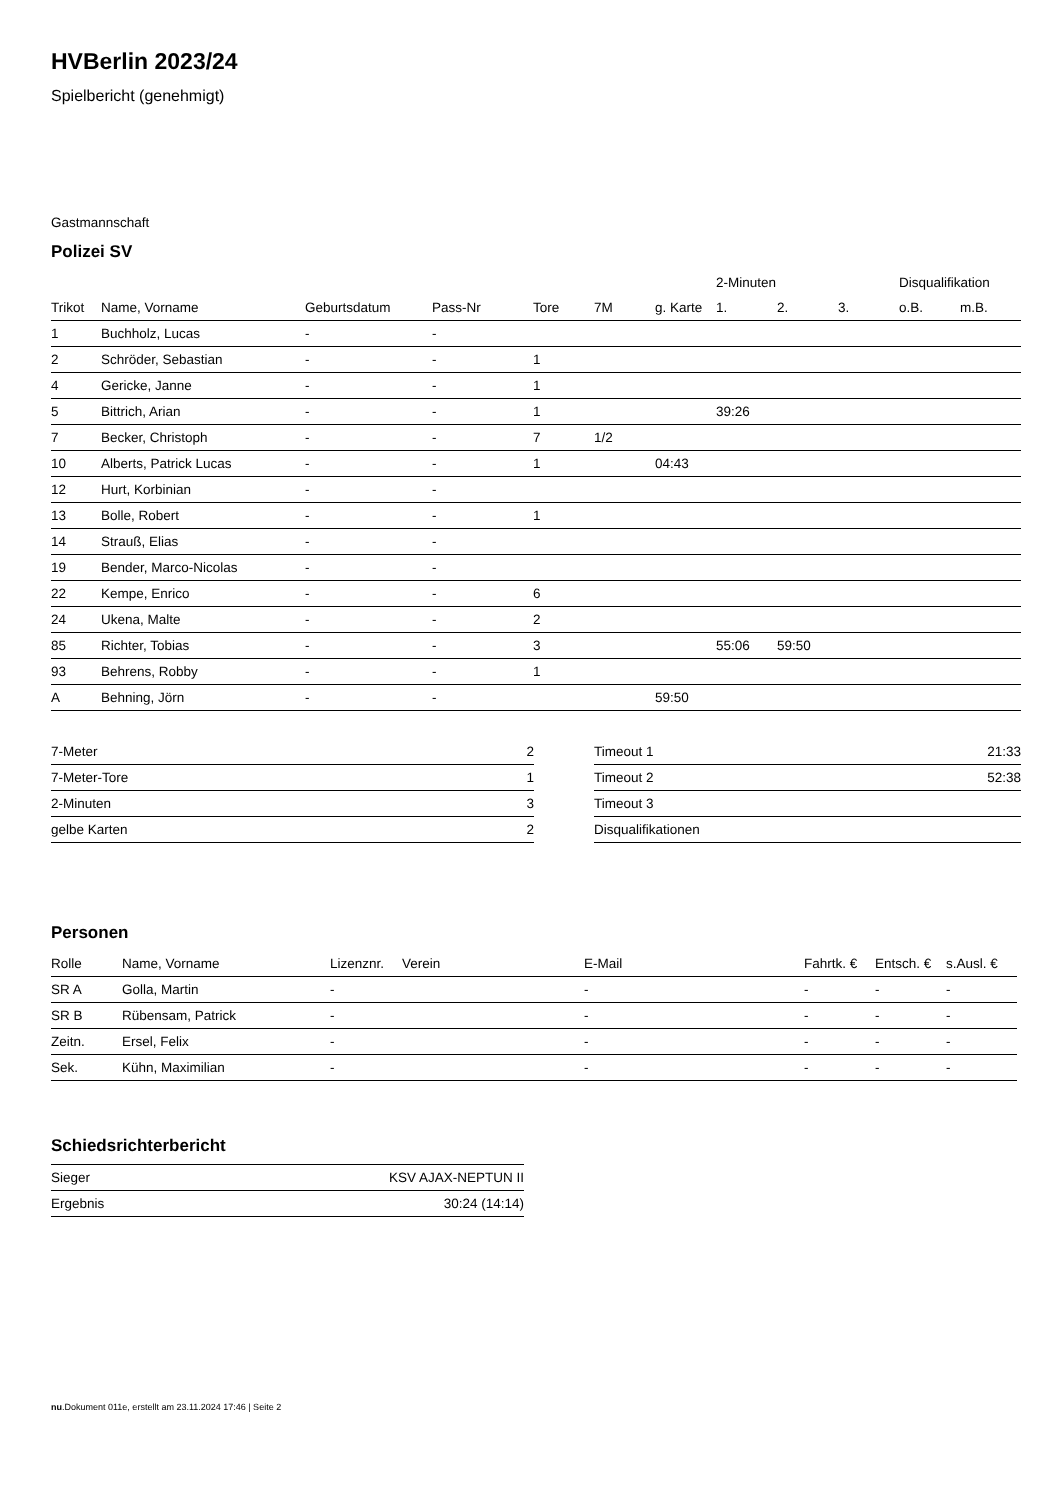HVBerlin 2023/24
Spielbericht (genehmigt)
Gastmannschaft
Polizei SV
| | | | | | | | 2-Minuten | | | Disqualifikation | |
| --- | --- | --- | --- | --- | --- | --- | --- | --- | --- | --- | --- |
| Trikot | Name, Vorname | Geburtsdatum | Pass-Nr | Tore | 7M | g. Karte | 1. | 2. | 3. | o.B. | m.B. |
| 1 | Buchholz, Lucas | - | - | | | | | | | | |
| 2 | Schröder, Sebastian | - | - | 1 | | | | | | | |
| 4 | Gericke, Janne | - | - | 1 | | | | | | | |
| 5 | Bittrich, Arian | - | - | 1 | | | 39:26 | | | | |
| 7 | Becker, Christoph | - | - | 7 | 1/2 | | | | | | |
| 10 | Alberts, Patrick Lucas | - | - | 1 | | 04:43 | | | | | |
| 12 | Hurt, Korbinian | - | - | | | | | | | | |
| 13 | Bolle, Robert | - | - | 1 | | | | | | | |
| 14 | Strauß, Elias | - | - | | | | | | | | |
| 19 | Bender, Marco-Nicolas | - | - | | | | | | | | |
| 22 | Kempe, Enrico | - | - | 6 | | | | | | | |
| 24 | Ukena, Malte | - | - | 2 | | | | | | | |
| 85 | Richter, Tobias | - | - | 3 | | | 55:06 | 59:50 | | | |
| 93 | Behrens, Robby | - | - | 1 | | | | | | | |
| A | Behning, Jörn | - | - | | | 59:50 | | | | | |
| 7-Meter | 2 |
| 7-Meter-Tore | 1 |
| 2-Minuten | 3 |
| gelbe Karten | 2 |
| Timeout 1 | 21:33 |
| Timeout 2 | 52:38 |
| Timeout 3 | |
| Disqualifikationen | |
Personen
| Rolle | Name, Vorname | Lizenznr. | Verein | E-Mail | Fahrtk. € | Entsch. € | s.Ausl. € |
| --- | --- | --- | --- | --- | --- | --- | --- |
| SR A | Golla, Martin | - | | - | - | - | - |
| SR B | Rübensam, Patrick | - | | - | - | - | - |
| Zeitn. | Ersel, Felix | - | | - | - | - | - |
| Sek. | Kühn, Maximilian | - | | - | - | - | - |
Schiedsrichterbericht
| Sieger | KSV AJAX-NEPTUN II |
| Ergebnis | 30:24 (14:14) |
nu.Dokument 011e, erstellt am 23.11.2024 17:46 | Seite 2